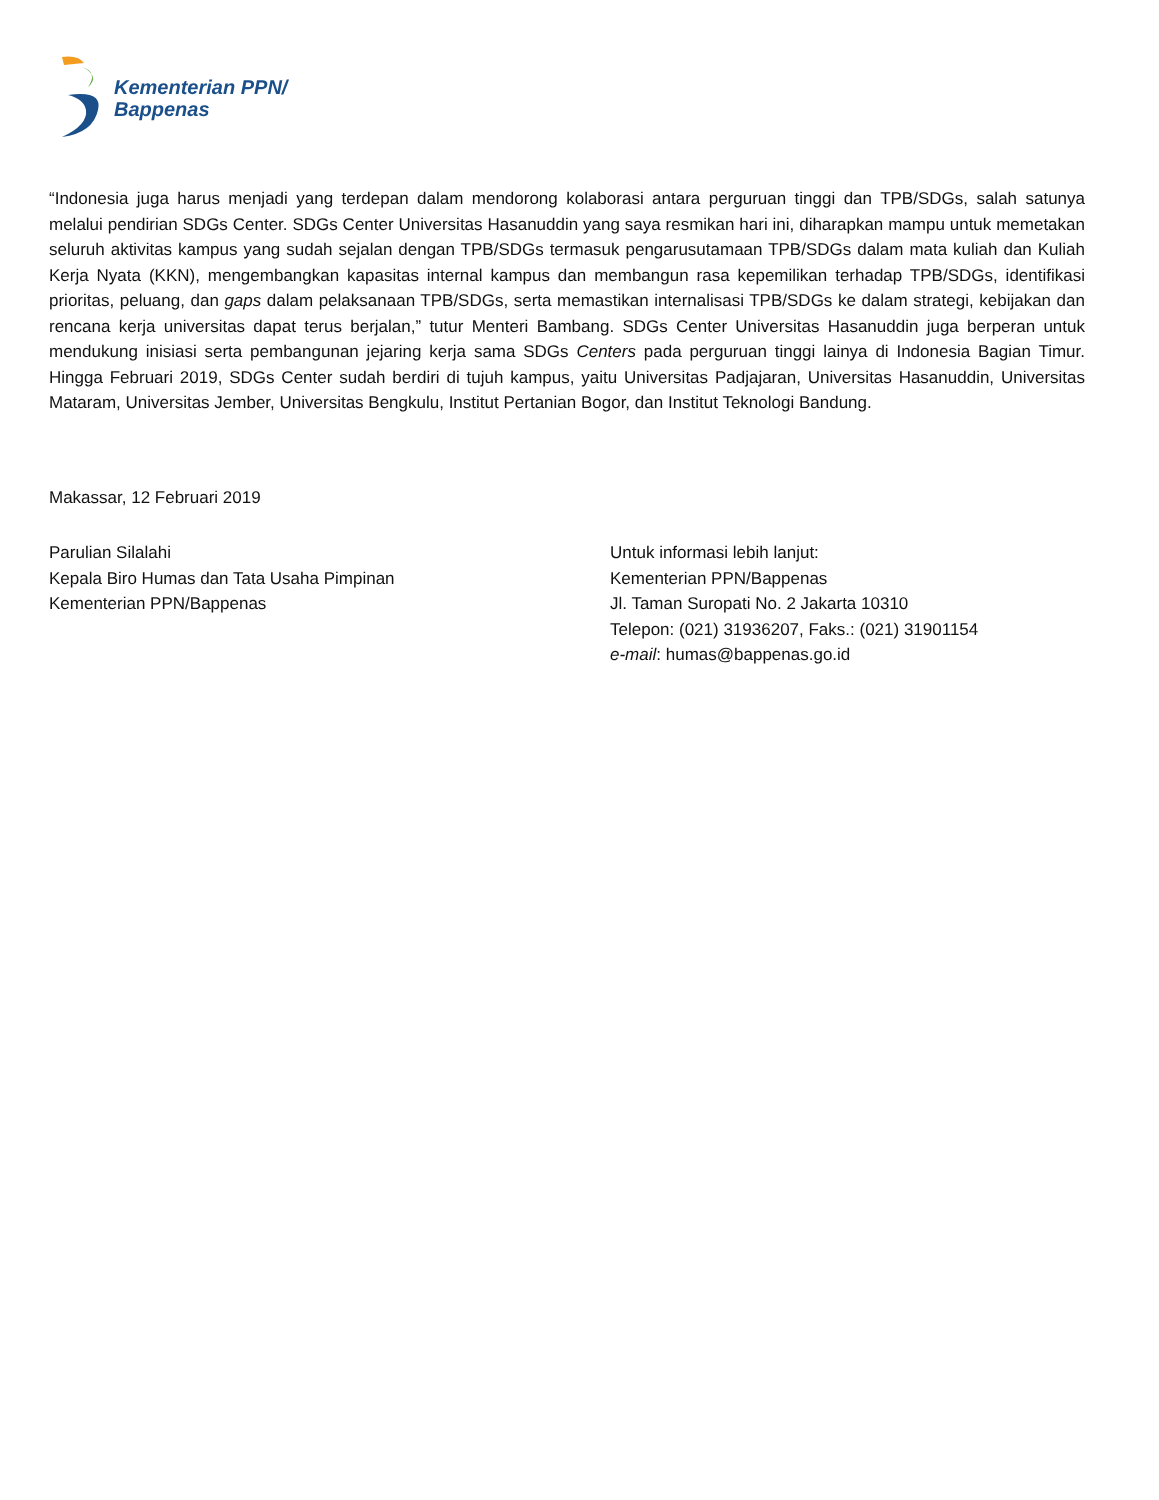Kementerian PPN/
Bappenas
“Indonesia juga harus menjadi yang terdepan dalam mendorong kolaborasi antara perguruan tinggi dan TPB/SDGs, salah satunya melalui pendirian SDGs Center. SDGs Center Universitas Hasanuddin yang saya resmikan hari ini, diharapkan mampu untuk memetakan seluruh aktivitas kampus yang sudah sejalan dengan TPB/SDGs termasuk pengarusutamaan TPB/SDGs dalam mata kuliah dan Kuliah Kerja Nyata (KKN), mengembangkan kapasitas internal kampus dan membangun rasa kepemilikan terhadap TPB/SDGs, identifikasi prioritas, peluang, dan gaps dalam pelaksanaan TPB/SDGs, serta memastikan internalisasi TPB/SDGs ke dalam strategi, kebijakan dan rencana kerja universitas dapat terus berjalan,” tutur Menteri Bambang. SDGs Center Universitas Hasanuddin juga berperan untuk mendukung inisiasi serta pembangunan jejaring kerja sama SDGs Centers pada perguruan tinggi lainya di Indonesia Bagian Timur. Hingga Februari 2019, SDGs Center sudah berdiri di tujuh kampus, yaitu Universitas Padjajaran, Universitas Hasanuddin, Universitas Mataram, Universitas Jember, Universitas Bengkulu, Institut Pertanian Bogor, dan Institut Teknologi Bandung.
Makassar, 12 Februari 2019
Parulian Silalahi
Kepala Biro Humas dan Tata Usaha Pimpinan
Kementerian PPN/Bappenas
Untuk informasi lebih lanjut:
Kementerian PPN/Bappenas
Jl. Taman Suropati No. 2 Jakarta 10310
Telepon: (021) 31936207, Faks.: (021) 31901154
e-mail: humas@bappenas.go.id